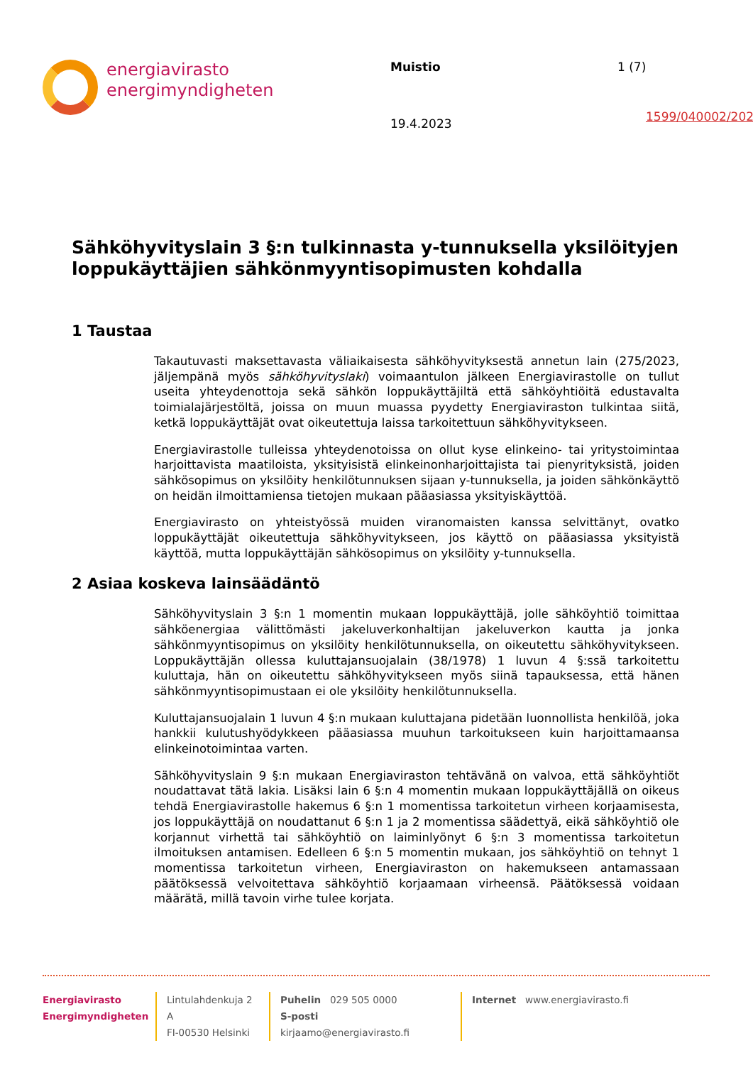energiavirasto
energimyndigheten
Muistio
19.4.2023
1 (7)
1599/040002/2023
Sähköhyvityslain 3 §:n tulkinnasta y-tunnuksella yksilöityjen loppukäyttäjien sähkönmyyntisopimusten kohdalla
1 Taustaa
Takautuvasti maksettavasta väliaikaisesta sähköhyvityksestä annetun lain (275/2023, jäljempänä myös sähköhyvityslaki) voimaantulon jälkeen Energiavirastolle on tullut useita yhteydenottoja sekä sähkön loppukäyttäjiltä että sähköyhtiöitä edustavalta toimialajärjestöltä, joissa on muun muassa pyydetty Energiaviraston tulkintaa siitä, ketkä loppukäyttäjät ovat oikeutettuja laissa tarkoitettuun sähköhyvitykseen.
Energiavirastolle tulleissa yhteydenotoissa on ollut kyse elinkeino- tai yritystoimintaa harjoittavista maatiloista, yksityisistä elinkeinonharjoittajista tai pienyrityksistä, joiden sähkösopimus on yksilöity henkilötunnuksen sijaan y-tunnuksella, ja joiden sähkönkäyttö on heidän ilmoittamiensa tietojen mukaan pääasiassa yksityiskäyttöä.
Energiavirasto on yhteistyössä muiden viranomaisten kanssa selvittänyt, ovatko loppukäyttäjät oikeutettuja sähköhyvitykseen, jos käyttö on pääasiassa yksityistä käyttöä, mutta loppukäyttäjän sähkösopimus on yksilöity y-tunnuksella.
2 Asiaa koskeva lainsäädäntö
Sähköhyvityslain 3 §:n 1 momentin mukaan loppukäyttäjä, jolle sähköyhtiö toimittaa sähköenergiaa välittömästi jakeluverkonhaltijan jakeluverkon kautta ja jonka sähkönmyyntisopimus on yksilöity henkilötunnuksella, on oikeutettu sähköhyvitykseen. Loppukäyttäjän ollessa kuluttajansuojalain (38/1978) 1 luvun 4 §:ssä tarkoitettu kuluttaja, hän on oikeutettu sähköhyvitykseen myös siinä tapauksessa, että hänen sähkönmyyntisopimustaan ei ole yksilöity henkilötunnuksella.
Kuluttajansuojalain 1 luvun 4 §:n mukaan kuluttajana pidetään luonnollista henkilöä, joka hankkii kulutushyödykkeen pääasiassa muuhun tarkoitukseen kuin harjoittamaansa elinkeinotoimintaa varten.
Sähköhyvityslain 9 §:n mukaan Energiaviraston tehtävänä on valvoa, että sähköyhtiöt noudattavat tätä lakia. Lisäksi lain 6 §:n 4 momentin mukaan loppukäyttäjällä on oikeus tehdä Energiavirastolle hakemus 6 §:n 1 momentissa tarkoitetun virheen korjaamisesta, jos loppukäyttäjä on noudattanut 6 §:n 1 ja 2 momentissa säädettyä, eikä sähköyhtiö ole korjannut virhettä tai sähköyhtiö on laiminlyönyt 6 §:n 3 momentissa tarkoitetun ilmoituksen antamisen. Edelleen 6 §:n 5 momentin mukaan, jos sähköyhtiö on tehnyt 1 momentissa tarkoitetun virheen, Energiaviraston on hakemukseen antamassaan päätöksessä velvoitettava sähköyhtiö korjaamaan virheensä. Päätöksessä voidaan määrätä, millä tavoin virhe tulee korjata.
Energiavirasto
Energimyndigheten
Lintulahdenkuja 2 A
FI-00530 Helsinki
Puhelin 029 505 0000
S-posti kirjaamo@energiavirasto.fi
Internet www.energiavirasto.fi